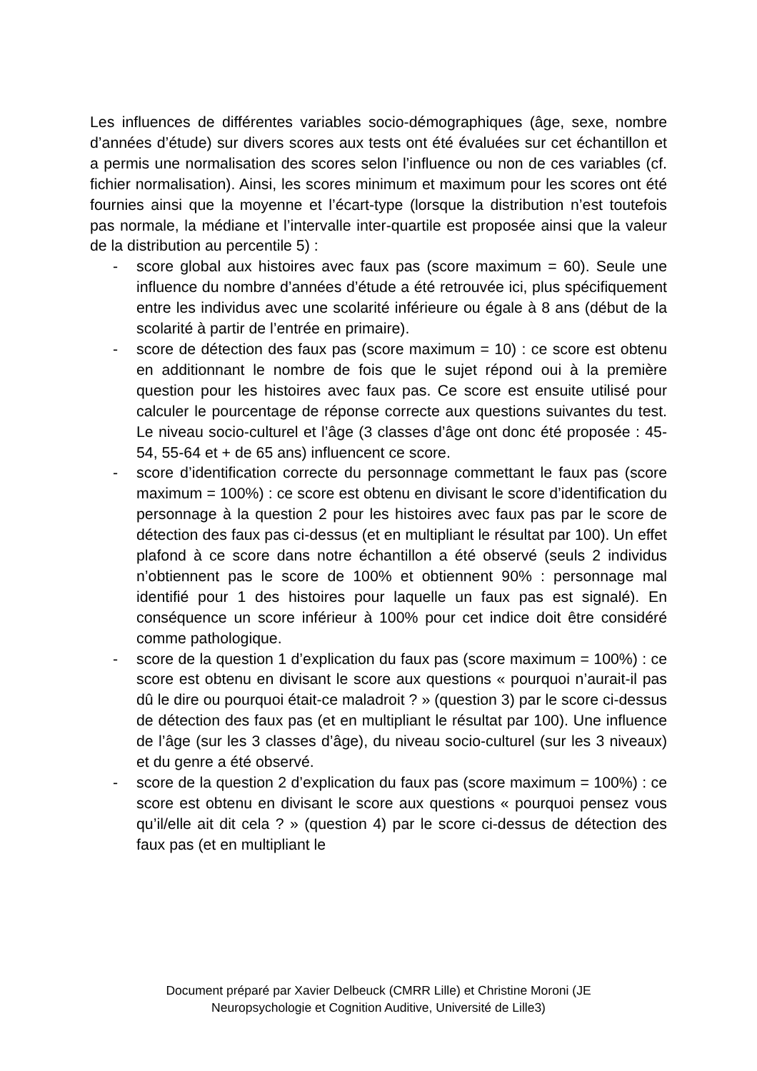Les influences de différentes variables socio-démographiques (âge, sexe, nombre d’années d’étude) sur divers scores aux tests ont été évaluées sur cet échantillon et a permis une normalisation des scores selon l’influence ou non de ces variables (cf. fichier normalisation). Ainsi, les scores minimum et maximum pour les scores ont été fournies ainsi que la moyenne et l’écart-type (lorsque la distribution n’est toutefois pas normale, la médiane et l’intervalle inter-quartile est proposée ainsi que la valeur de la distribution au percentile 5) :
- score global aux histoires avec faux pas (score maximum = 60). Seule une influence du nombre d’années d’étude a été retrouvée ici, plus spécifiquement entre les individus avec une scolarité inférieure ou égale à 8 ans (début de la scolarité à partir de l’entrée en primaire).
- score de détection des faux pas (score maximum = 10) : ce score est obtenu en additionnant le nombre de fois que le sujet répond oui à la première question pour les histoires avec faux pas. Ce score est ensuite utilisé pour calculer le pourcentage de réponse correcte aux questions suivantes du test. Le niveau socio-culturel et l’âge (3 classes d’âge ont donc été proposée : 45-54, 55-64 et + de 65 ans) influencent ce score.
- score d’identification correcte du personnage commettant le faux pas (score maximum = 100%) : ce score est obtenu en divisant le score d’identification du personnage à la question 2 pour les histoires avec faux pas par le score de détection des faux pas ci-dessus (et en multipliant le résultat par 100). Un effet plafond à ce score dans notre échantillon a été observé (seuls 2 individus n’obtiennent pas le score de 100% et obtiennent 90% : personnage mal identifié pour 1 des histoires pour laquelle un faux pas est signalé). En conséquence un score inférieur à 100% pour cet indice doit être considéré comme pathologique.
- score de la question 1 d’explication du faux pas (score maximum = 100%) : ce score est obtenu en divisant le score aux questions « pourquoi n’aurait-il pas dû le dire ou pourquoi était-ce maladroit ? » (question 3) par le score ci-dessus de détection des faux pas (et en multipliant le résultat par 100). Une influence de l’âge (sur les 3 classes d’âge), du niveau socio-culturel (sur les 3 niveaux) et du genre a été observé.
- score de la question 2 d’explication du faux pas (score maximum = 100%) : ce score est obtenu en divisant le score aux questions « pourquoi pensez vous qu’il/elle ait dit cela ? » (question 4) par le score ci-dessus de détection des faux pas (et en multipliant le
Document préparé par Xavier Delbeuck (CMRR Lille) et Christine Moroni (JE
Neuropsychologie et Cognition Auditive, Université de Lille3)